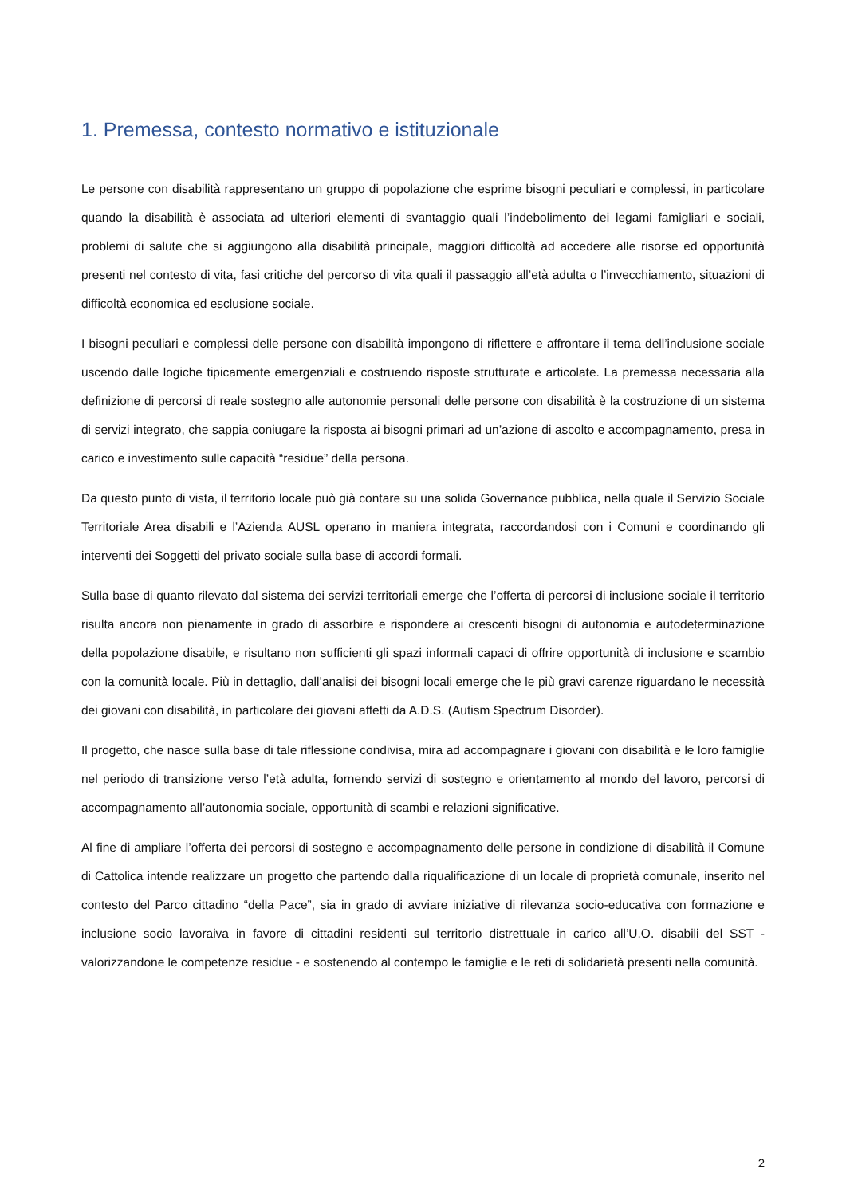1. Premessa, contesto normativo e istituzionale
Le persone con disabilità rappresentano un gruppo di popolazione che esprime bisogni peculiari e complessi, in particolare quando la disabilità è associata ad ulteriori elementi di svantaggio quali l’indebolimento dei legami famigliari e sociali, problemi di salute che si aggiungono alla disabilità principale, maggiori difficoltà ad accedere alle risorse ed opportunità presenti nel contesto di vita, fasi critiche del percorso di vita quali il passaggio all’età adulta o l’invecchiamento, situazioni di difficoltà economica ed esclusione sociale.
I bisogni peculiari e complessi delle persone con disabilità impongono di riflettere e affrontare il tema dell’inclusione sociale uscendo dalle logiche tipicamente emergenziali e costruendo risposte strutturate e articolate. La premessa necessaria alla definizione di percorsi di reale sostegno alle autonomie personali delle persone con disabilità è la costruzione di un sistema di servizi integrato, che sappia coniugare la risposta ai bisogni primari ad un’azione di ascolto e accompagnamento, presa in carico e investimento sulle capacità “residue” della persona.
Da questo punto di vista, il territorio locale può già contare su una solida Governance pubblica, nella quale il Servizio Sociale Territoriale Area disabili e l’Azienda AUSL operano in maniera integrata, raccordandosi con i Comuni e coordinando gli interventi dei Soggetti del privato sociale sulla base di accordi formali.
Sulla base di quanto rilevato dal sistema dei servizi territoriali emerge che l’offerta di percorsi di inclusione sociale il territorio risulta ancora non pienamente in grado di assorbire e rispondere ai crescenti bisogni di autonomia e autodeterminazione della popolazione disabile, e risultano non sufficienti gli spazi informali capaci di offrire opportunità di inclusione e scambio con la comunità locale. Più in dettaglio, dall’analisi dei bisogni locali emerge che le più gravi carenze riguardano le necessità dei giovani con disabilità, in particolare dei giovani affetti da A.D.S. (Autism Spectrum Disorder).
Il progetto, che nasce sulla base di tale riflessione condivisa, mira ad accompagnare i giovani con disabilità e le loro famiglie nel periodo di transizione verso l’età adulta, fornendo servizi di sostegno e orientamento al mondo del lavoro, percorsi di accompagnamento all’autonomia sociale, opportunità di scambi e relazioni significative.
Al fine di ampliare l’offerta dei percorsi di sostegno e accompagnamento delle persone in condizione di disabilità il Comune di Cattolica intende realizzare un progetto che partendo dalla riqualificazione di un locale di proprietà comunale, inserito nel contesto del Parco cittadino “della Pace”, sia in grado di avviare iniziative di rilevanza socio-educativa con formazione e inclusione socio lavoraiva in favore di cittadini residenti sul territorio distrettuale in carico all’U.O. disabili del SST - valorizzandone le competenze residue - e sostenendo al contempo le famiglie e le reti di solidarietà presenti nella comunità.
2